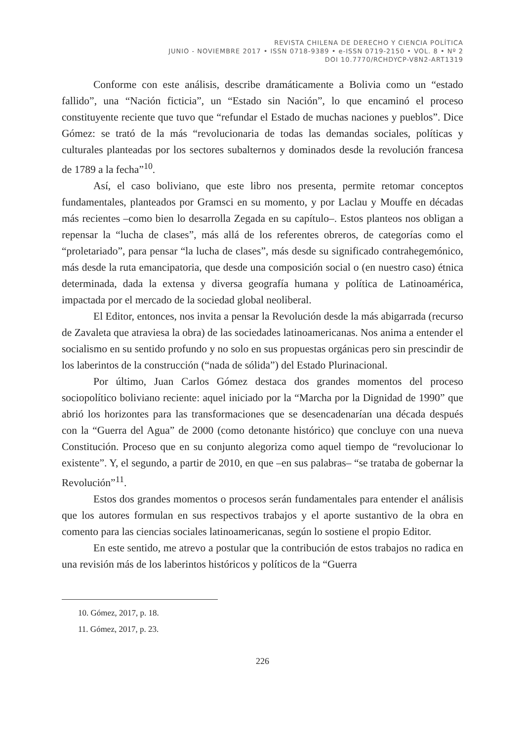REVISTA CHILENA DE DERECHO Y CIENCIA POLÍTICA
JUNIO - NOVIEMBRE 2017 • ISSN 0718-9389 • e-ISSN 0719-2150 • VOL. 8 • Nº 2
DOI 10.7770/RCHDYCP-V8N2-ART1319
Conforme con este análisis, describe dramáticamente a Bolivia como un “estado fallido”, una “Nación ficticia”, un “Estado sin Nación”, lo que encaminó el proceso constituyente reciente que tuvo que “refundar el Estado de muchas naciones y pueblos”. Dice Gómez: se trató de la más “revolucionaria de todas las demandas sociales, políticas y culturales planteadas por los sectores subalternos y dominados desde la revolución francesa de 1789 a la fecha”<sup>10</sup>.
Así, el caso boliviano, que este libro nos presenta, permite retomar conceptos fundamentales, planteados por Gramsci en su momento, y por Laclau y Mouffe en décadas más recientes –como bien lo desarrolla Zegada en su capítulo–. Estos planteos nos obligan a repensar la “lucha de clases”, más allá de los referentes obreros, de categorías como el “proletariado”, para pensar “la lucha de clases”, más desde su significado contrahegemónico, más desde la ruta emancipatoria, que desde una composición social o (en nuestro caso) étnica determinada, dada la extensa y diversa geografía humana y política de Latinoamérica, impactada por el mercado de la sociedad global neoliberal.
El Editor, entonces, nos invita a pensar la Revolución desde la más abigarrada (recurso de Zavaleta que atraviesa la obra) de las sociedades latinoamericanas. Nos anima a entender el socialismo en su sentido profundo y no solo en sus propuestas orgánicas pero sin prescindir de los laberintos de la construcción (“nada de sólida”) del Estado Plurinacional.
Por último, Juan Carlos Gómez destaca dos grandes momentos del proceso sociopolítico boliviano reciente: aquel iniciado por la “Marcha por la Dignidad de 1990” que abrió los horizontes para las transformaciones que se desencadenarían una década después con la “Guerra del Agua” de 2000 (como detonante histórico) que concluye con una nueva Constitución. Proceso que en su conjunto alegoriza como aquel tiempo de “revolucionar lo existente”. Y, el segundo, a partir de 2010, en que –en sus palabras– “se trataba de gobernar la Revolución”<sup>11</sup>.
Estos dos grandes momentos o procesos serán fundamentales para entender el análisis que los autores formulan en sus respectivos trabajos y el aporte sustantivo de la obra en comento para las ciencias sociales latinoamericanas, según lo sostiene el propio Editor.
En este sentido, me atrevo a postular que la contribución de estos trabajos no radica en una revisión más de los laberintos históricos y políticos de la “Guerra
10. Gómez, 2017, p. 18.
11. Gómez, 2017, p. 23.
226